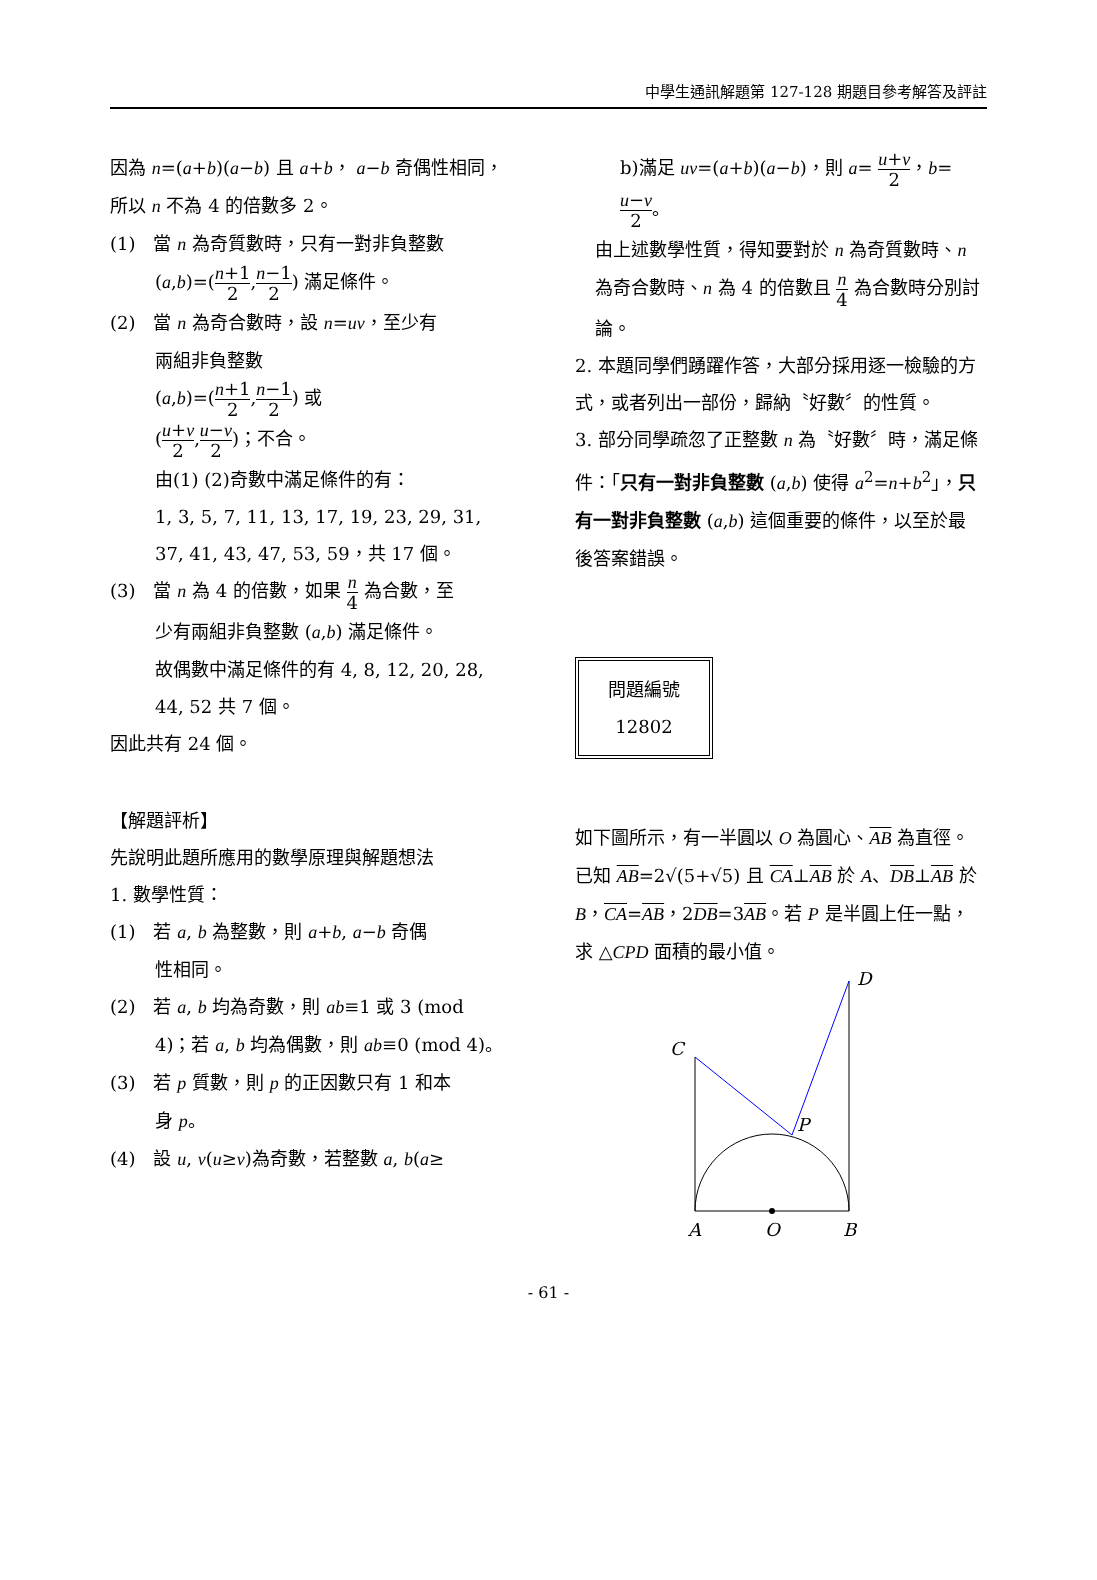中學生通訊解題第 127-128 期題目參考解答及評註
因為 n=(a+b)(a−b) 且 a+b， a−b 奇偶性相同，所以 n 不為 4 的倍數多 2。
(1)　當 n 為奇質數時，只有一對非負整數
(a,b)=(n+1 2,n−1 2) 滿足條件。
(2)　當 n 為奇合數時，設 n=uv，至少有
兩組非負整數
(a,b)=(n+1 2,n−1 2) 或
(u+v 2,u−v 2)；不合。
由(1) (2)奇數中滿足條件的有：
1, 3, 5, 7, 11, 13, 17, 19, 23, 29, 31, 37, 41, 43, 47, 53, 59，共 17 個。
(3)　當 n 為 4 的倍數，如果 n 4 為合數，至
少有兩組非負整數 (a,b) 滿足條件。
故偶數中滿足條件的有 4, 8, 12, 20, 28, 44, 52 共 7 個。
因此共有 24 個。
【解題評析】
先說明此題所應用的數學原理與解題想法
1. 數學性質：
(1)　若 a, b 為整數，則 a+b, a−b 奇偶
性相同。
(2)　若 a, b 均為奇數，則 ab≡1 或 3 (mod
4)；若 a, b 均為偶數，則 ab≡0 (mod 4)。
(3)　若 p 質數，則 p 的正因數只有 1 和本
身 p。
(4)　設 u, v(u≥v)為奇數，若整數 a, b(a≥
b)滿足 uv=(a+b)(a−b)，則 a= u+v 2，b= u−v 2。
由上述數學性質，得知要對於 n 為奇質數時、n 為奇合數時、n 為 4 的倍數且 n 4 為合數時分別討論。
2. 本題同學們踴躍作答，大部分採用逐一檢驗的方式，或者列出一部份，歸納〝好數〞的性質。
3. 部分同學疏忽了正整數 n 為〝好數〞時，滿足條件：「只有一對非負整數 (a,b) 使得 a<sup>2</sup>=n+b<sup>2</sup>」，只有一對非負整數 (a,b) 這個重要的條件，以至於最後答案錯誤。
問題編號
12802
如下圖所示，有一半圓以 O 為圓心、AB 為直徑。已知 AB=2√(5+√5) 且 CA⊥AB 於 A、DB⊥AB 於 B，CA=AB，2DB=3AB。若 P 是半圓上任一點，求 △CPD 面積的最小值。
C
D
P
A
O
B
- 61 -